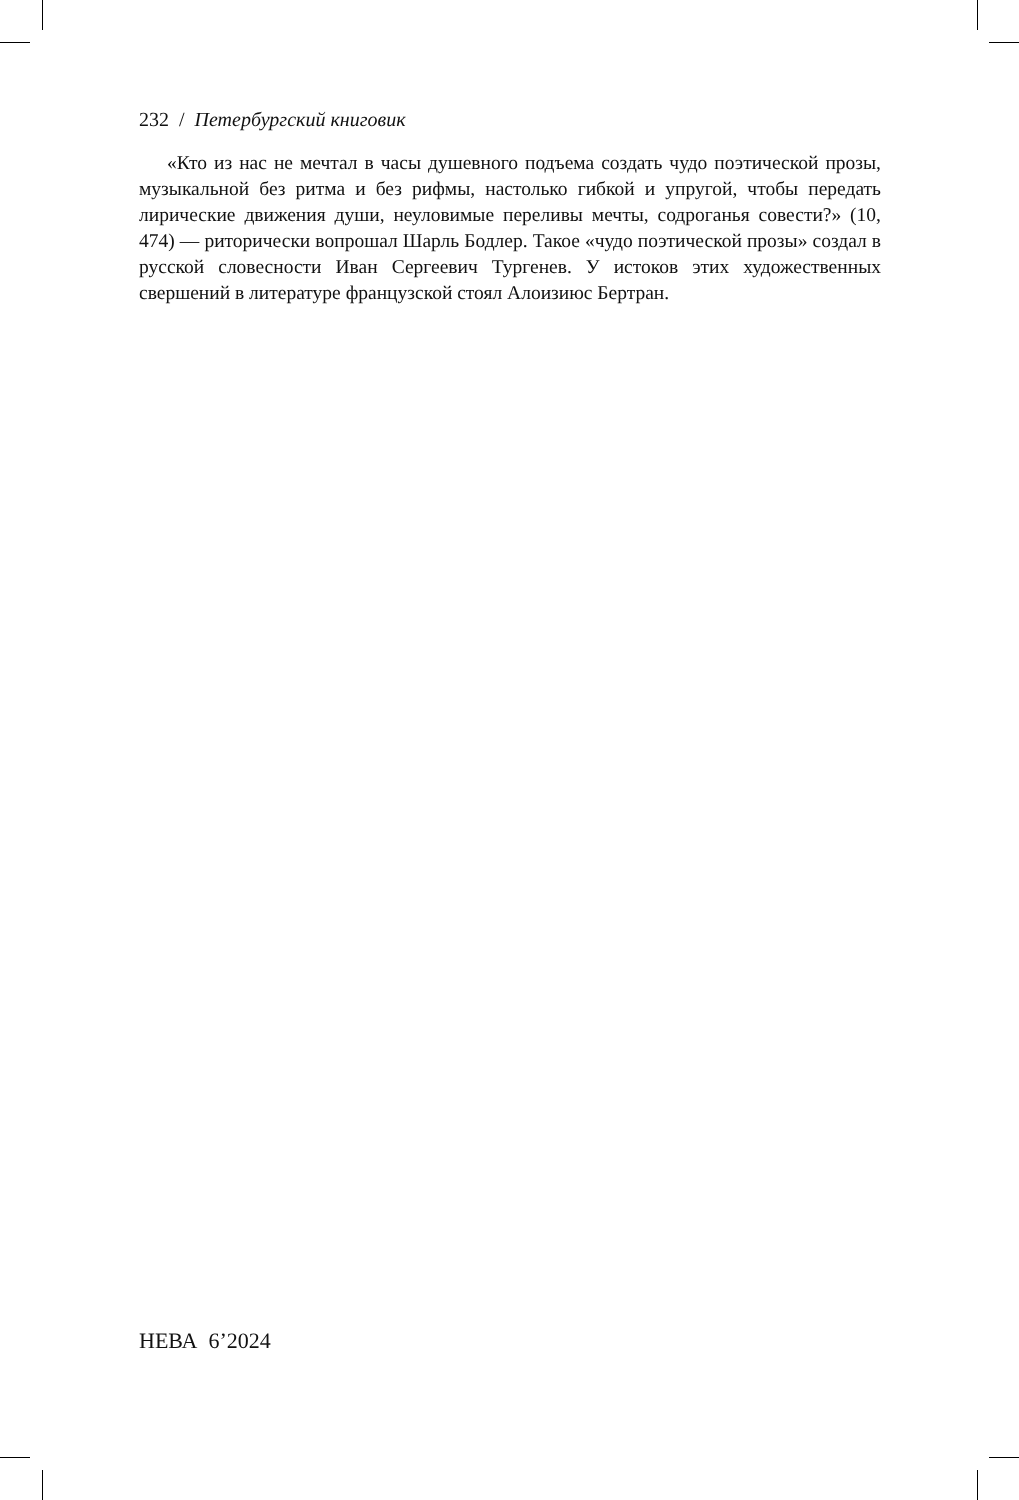232 / Петербургский книговик
«Кто из нас не мечтал в часы душевного подъема создать чудо поэтической прозы, музыкальной без ритма и без рифмы, настолько гибкой и упругой, чтобы передать лирические движения души, неуловимые переливы мечты, содроганья совести?» (10, 474) — риторически вопрошал Шарль Бодлер. Такое «чудо поэтической прозы» создал в русской словесности Иван Сергеевич Тургенев. У истоков этих художественных свершений в литературе французской стоял Алоизиюс Бертран.
НЕВА 6’2024